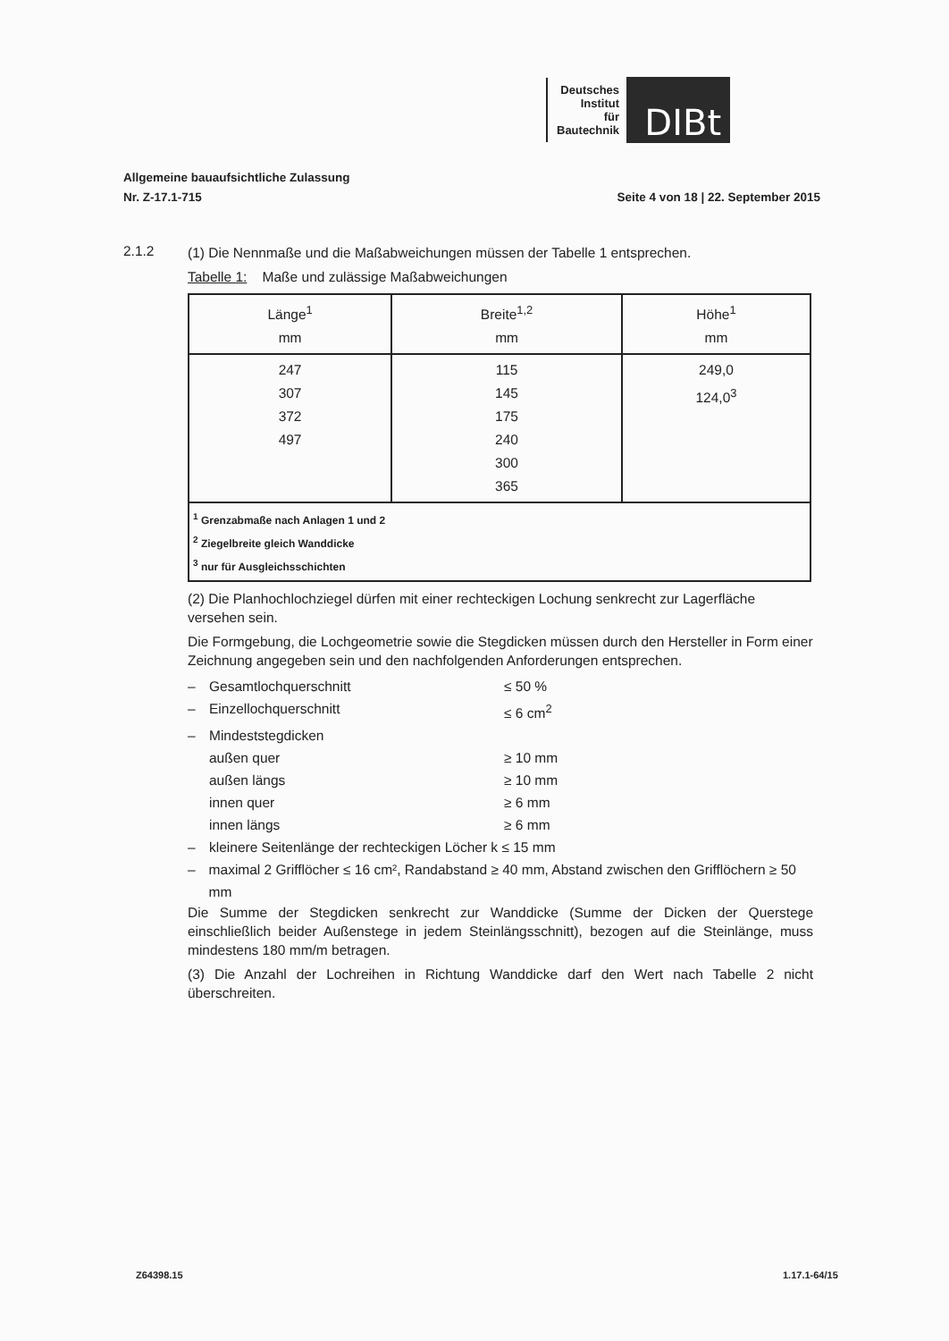Deutsches
Institut
für
Bautechnik
DIBt
Allgemeine bauaufsichtliche Zulassung
Nr. Z-17.1-715
Seite 4 von 18 | 22. September 2015
2.1.2
(1) Die Nennmaße und die Maßabweichungen müssen der Tabelle 1 entsprechen.
Tabelle 1: Maße und zulässige Maßabweichungen
| Länge<sup>1</sup> mm | Breite<sup>1,2</sup> mm | Höhe<sup>1</sup> mm |
| --- | --- | --- |
| 247 307 372 497 | 115 145 175 240 300 365 | 249,0 124,0<sup>3</sup> |
| <sup>1</sup> Grenzabmaße nach Anlagen 1 und 2 <sup>2</sup> Ziegelbreite gleich Wanddicke <sup>3</sup> nur für Ausgleichsschichten | | |
(2) Die Planhochlochziegel dürfen mit einer rechteckigen Lochung senkrecht zur Lagerfläche versehen sein.
Die Formgebung, die Lochgeometrie sowie die Stegdicken müssen durch den Hersteller in Form einer Zeichnung angegeben sein und den nachfolgenden Anforderungen entsprechen.
– Gesamtlochquerschnitt ≤ 50 %
– Einzellochquerschnitt ≤ 6 cm<sup>2</sup>
– Mindeststegdicken
außen quer ≥ 10 mm
außen längs ≥ 10 mm
innen quer ≥ 6 mm
innen längs ≥ 6 mm
– kleinere Seitenlänge der rechteckigen Löcher k ≤ 15 mm
– maximal 2 Grifflöcher ≤ 16 cm², Randabstand ≥ 40 mm, Abstand zwischen den Grifflöchern ≥ 50 mm
Die Summe der Stegdicken senkrecht zur Wanddicke (Summe der Dicken der Querstege einschließlich beider Außenstege in jedem Steinlängsschnitt), bezogen auf die Steinlänge, muss mindestens 180 mm/m betragen.
(3) Die Anzahl der Lochreihen in Richtung Wanddicke darf den Wert nach Tabelle 2 nicht überschreiten.
Z64398.15 1.17.1-64/15